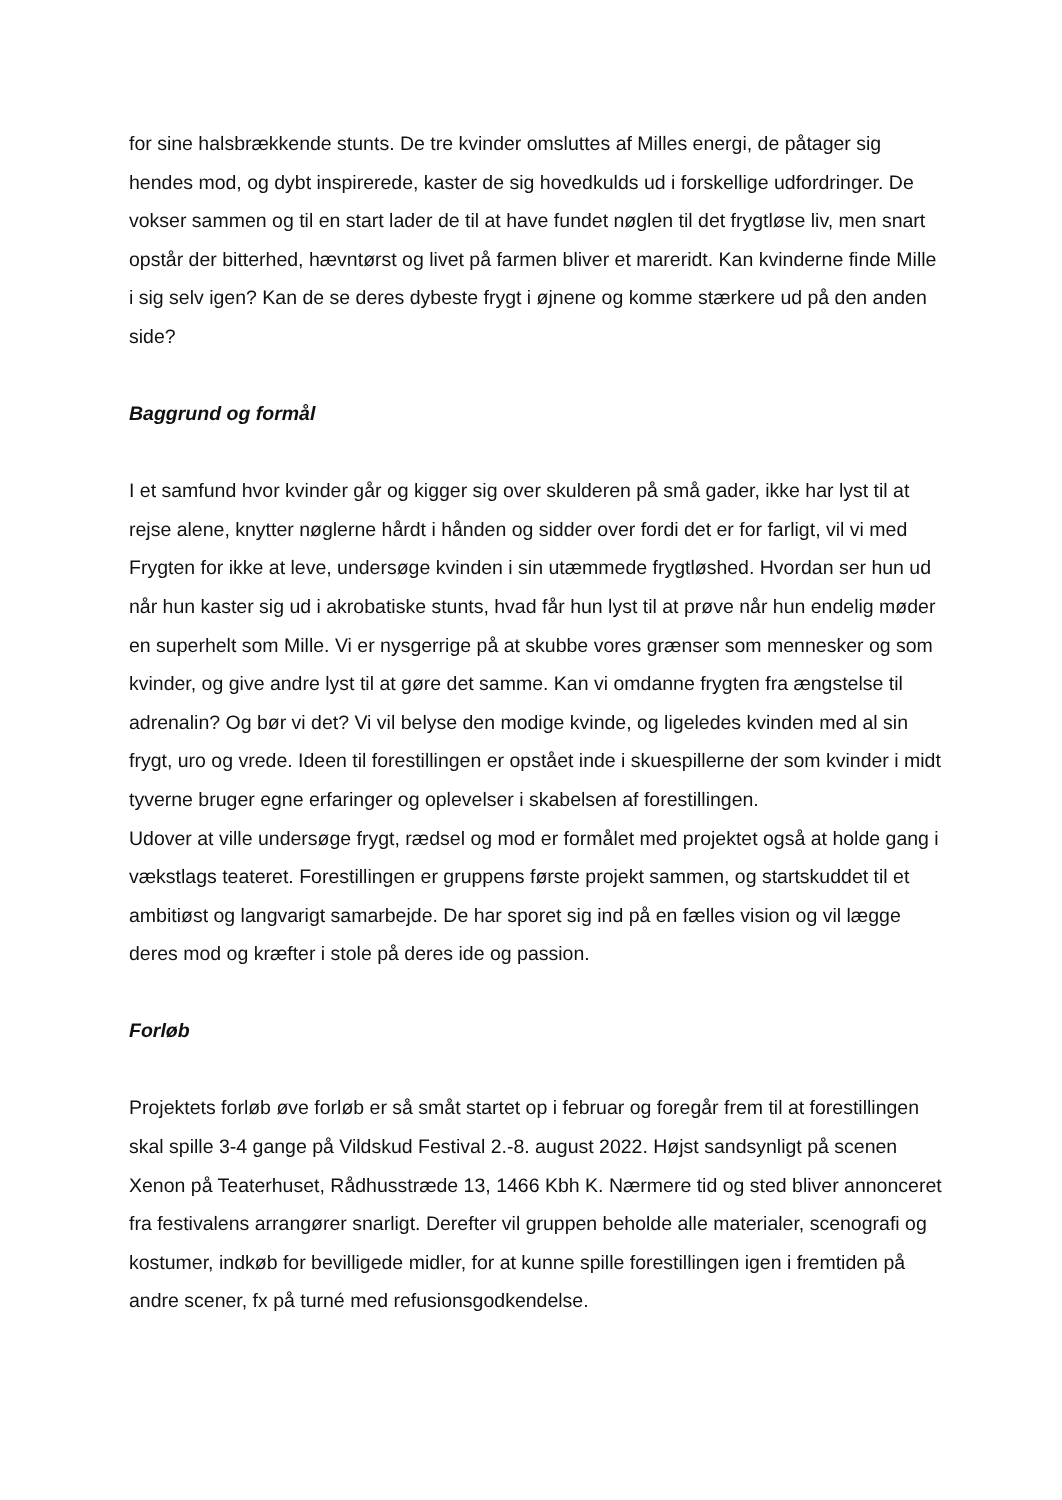for sine halsbrækkende stunts. De tre kvinder omsluttes af Milles energi, de påtager sig hendes mod, og dybt inspirerede, kaster de sig hovedkulds ud i forskellige udfordringer. De vokser sammen og til en start lader de til at have fundet nøglen til det frygtløse liv, men snart opstår der bitterhed, hævntørst og livet på farmen bliver et mareridt. Kan kvinderne finde Mille i sig selv igen? Kan de se deres dybeste frygt i øjnene og komme stærkere ud på den anden side?
Baggrund og formål
I et samfund hvor kvinder går og kigger sig over skulderen på små gader, ikke har lyst til at rejse alene, knytter nøglerne hårdt i hånden og sidder over fordi det er for farligt, vil vi med Frygten for ikke at leve, undersøge kvinden i sin utæmmede frygtløshed. Hvordan ser hun ud når hun kaster sig ud i akrobatiske stunts, hvad får hun lyst til at prøve når hun endelig møder en superhelt som Mille. Vi er nysgerrige på at skubbe vores grænser som mennesker og som kvinder, og give andre lyst til at gøre det samme. Kan vi omdanne frygten fra ængstelse til adrenalin? Og bør vi det? Vi vil belyse den modige kvinde, og ligeledes kvinden med al sin frygt, uro og vrede. Ideen til forestillingen er opstået inde i skuespillerne der som kvinder i midt tyverne bruger egne erfaringer og oplevelser i skabelsen af forestillingen.
Udover at ville undersøge frygt, rædsel og mod er formålet med projektet også at holde gang i vækstlags teateret. Forestillingen er gruppens første projekt sammen, og startskuddet til et ambitiøst og langvarigt samarbejde. De har sporet sig ind på en fælles vision og vil lægge deres mod og kræfter i stole på deres ide og passion.
Forløb
Projektets forløb øve forløb er så småt startet op i februar og foregår frem til at forestillingen skal spille 3-4 gange på Vildskud Festival 2.-8. august 2022. Højst sandsynligt på scenen Xenon på Teaterhuset, Rådhusstræde 13, 1466 Kbh K. Nærmere tid og sted bliver annonceret fra festivalens arrangører snarligt. Derefter vil gruppen beholde alle materialer, scenografi og kostumer, indkøb for bevilligede midler, for at kunne spille forestillingen igen i fremtiden på andre scener, fx på turné med refusionsgodkendelse.